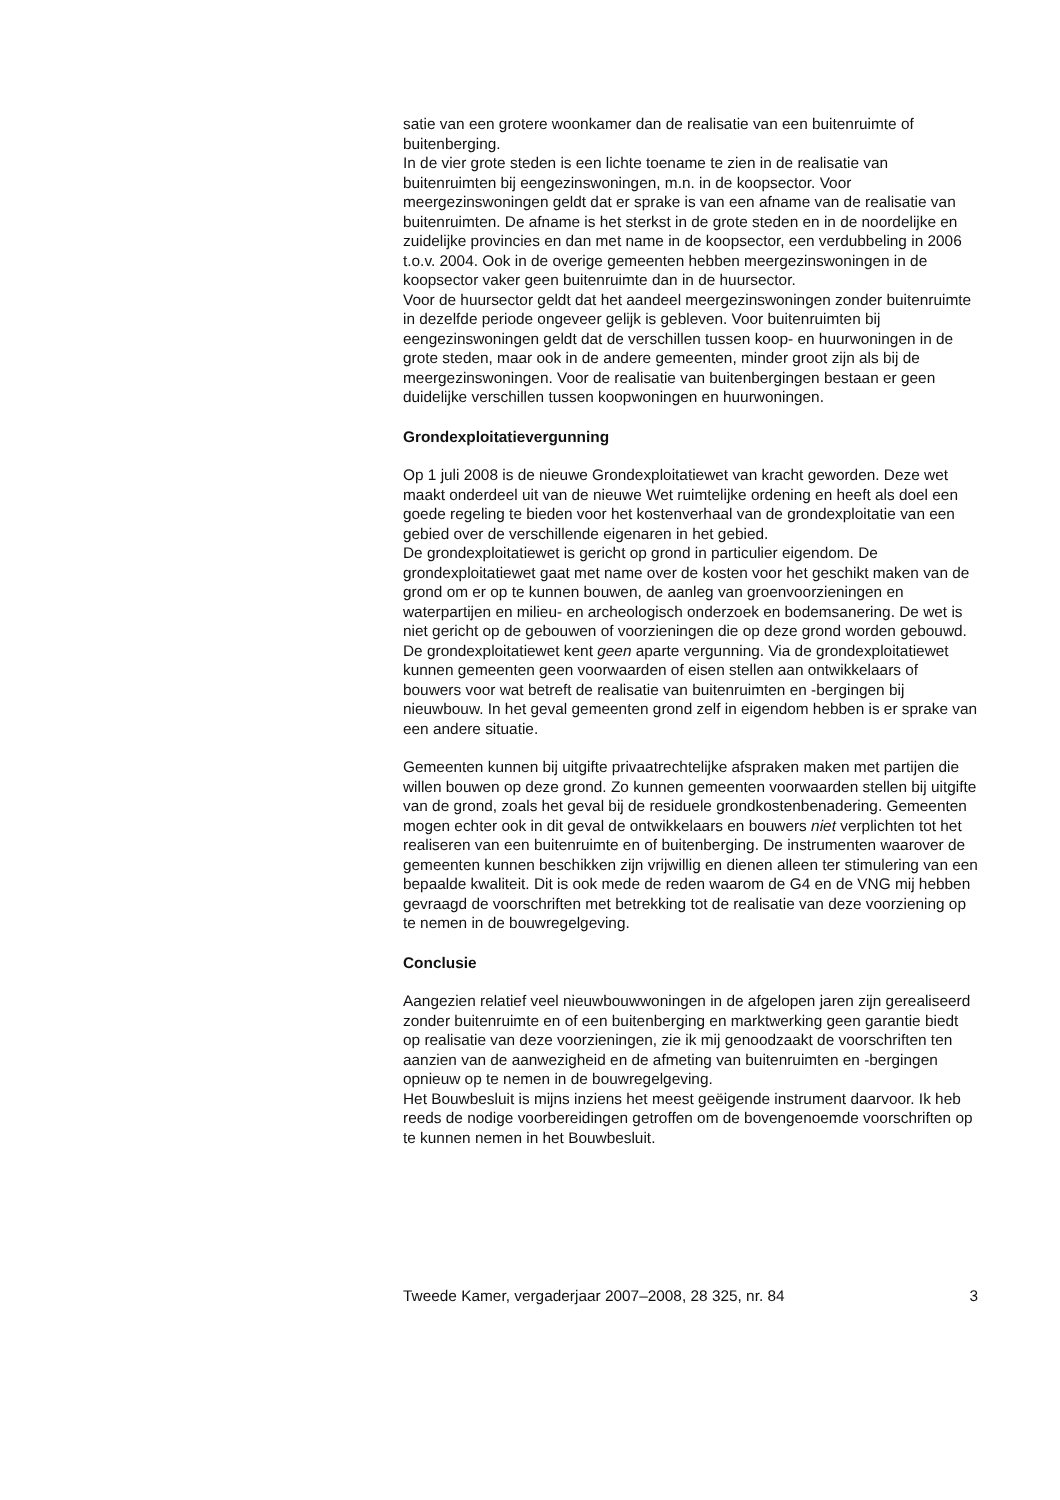satie van een grotere woonkamer dan de realisatie van een buitenruimte of buitenberging.
In de vier grote steden is een lichte toename te zien in de realisatie van buitenruimten bij eengezinswoningen, m.n. in de koopsector. Voor meergezinswoningen geldt dat er sprake is van een afname van de realisatie van buitenruimten. De afname is het sterkst in de grote steden en in de noordelijke en zuidelijke provincies en dan met name in de koopsector, een verdubbeling in 2006 t.o.v. 2004. Ook in de overige gemeenten hebben meergezinswoningen in de koopsector vaker geen buitenruimte dan in de huursector.
Voor de huursector geldt dat het aandeel meergezinswoningen zonder buitenruimte in dezelfde periode ongeveer gelijk is gebleven. Voor buitenruimten bij eengezinswoningen geldt dat de verschillen tussen koop- en huurwoningen in de grote steden, maar ook in de andere gemeenten, minder groot zijn als bij de meergezinswoningen. Voor de realisatie van buitenbergingen bestaan er geen duidelijke verschillen tussen koopwoningen en huurwoningen.
Grondexploitatievergunning
Op 1 juli 2008 is de nieuwe Grondexploitatiewet van kracht geworden. Deze wet maakt onderdeel uit van de nieuwe Wet ruimtelijke ordening en heeft als doel een goede regeling te bieden voor het kostenverhaal van de grondexploitatie van een gebied over de verschillende eigenaren in het gebied.
De grondexploitatiewet is gericht op grond in particulier eigendom. De grondexploitatiewet gaat met name over de kosten voor het geschikt maken van de grond om er op te kunnen bouwen, de aanleg van groenvoorzieningen en waterpartijen en milieu- en archeologisch onderzoek en bodemsanering. De wet is niet gericht op de gebouwen of voorzieningen die op deze grond worden gebouwd. De grondexploitatiewet kent geen aparte vergunning. Via de grondexploitatiewet kunnen gemeenten geen voorwaarden of eisen stellen aan ontwikkelaars of bouwers voor wat betreft de realisatie van buitenruimten en -bergingen bij nieuwbouw. In het geval gemeenten grond zelf in eigendom hebben is er sprake van een andere situatie.
Gemeenten kunnen bij uitgifte privaatrechtelijke afspraken maken met partijen die willen bouwen op deze grond. Zo kunnen gemeenten voorwaarden stellen bij uitgifte van de grond, zoals het geval bij de residuele grondkostenbenadering. Gemeenten mogen echter ook in dit geval de ontwikkelaars en bouwers niet verplichten tot het realiseren van een buitenruimte en of buitenberging. De instrumenten waarover de gemeenten kunnen beschikken zijn vrijwillig en dienen alleen ter stimulering van een bepaalde kwaliteit. Dit is ook mede de reden waarom de G4 en de VNG mij hebben gevraagd de voorschriften met betrekking tot de realisatie van deze voorziening op te nemen in de bouwregelgeving.
Conclusie
Aangezien relatief veel nieuwbouwwoningen in de afgelopen jaren zijn gerealiseerd zonder buitenruimte en of een buitenberging en marktwerking geen garantie biedt op realisatie van deze voorzieningen, zie ik mij genoodzaakt de voorschriften ten aanzien van de aanwezigheid en de afmeting van buitenruimten en -bergingen opnieuw op te nemen in de bouwregelgeving.
Het Bouwbesluit is mijns inziens het meest geëigende instrument daarvoor. Ik heb reeds de nodige voorbereidingen getroffen om de bovengenoemde voorschriften op te kunnen nemen in het Bouwbesluit.
Tweede Kamer, vergaderjaar 2007–2008, 28 325, nr. 84 3